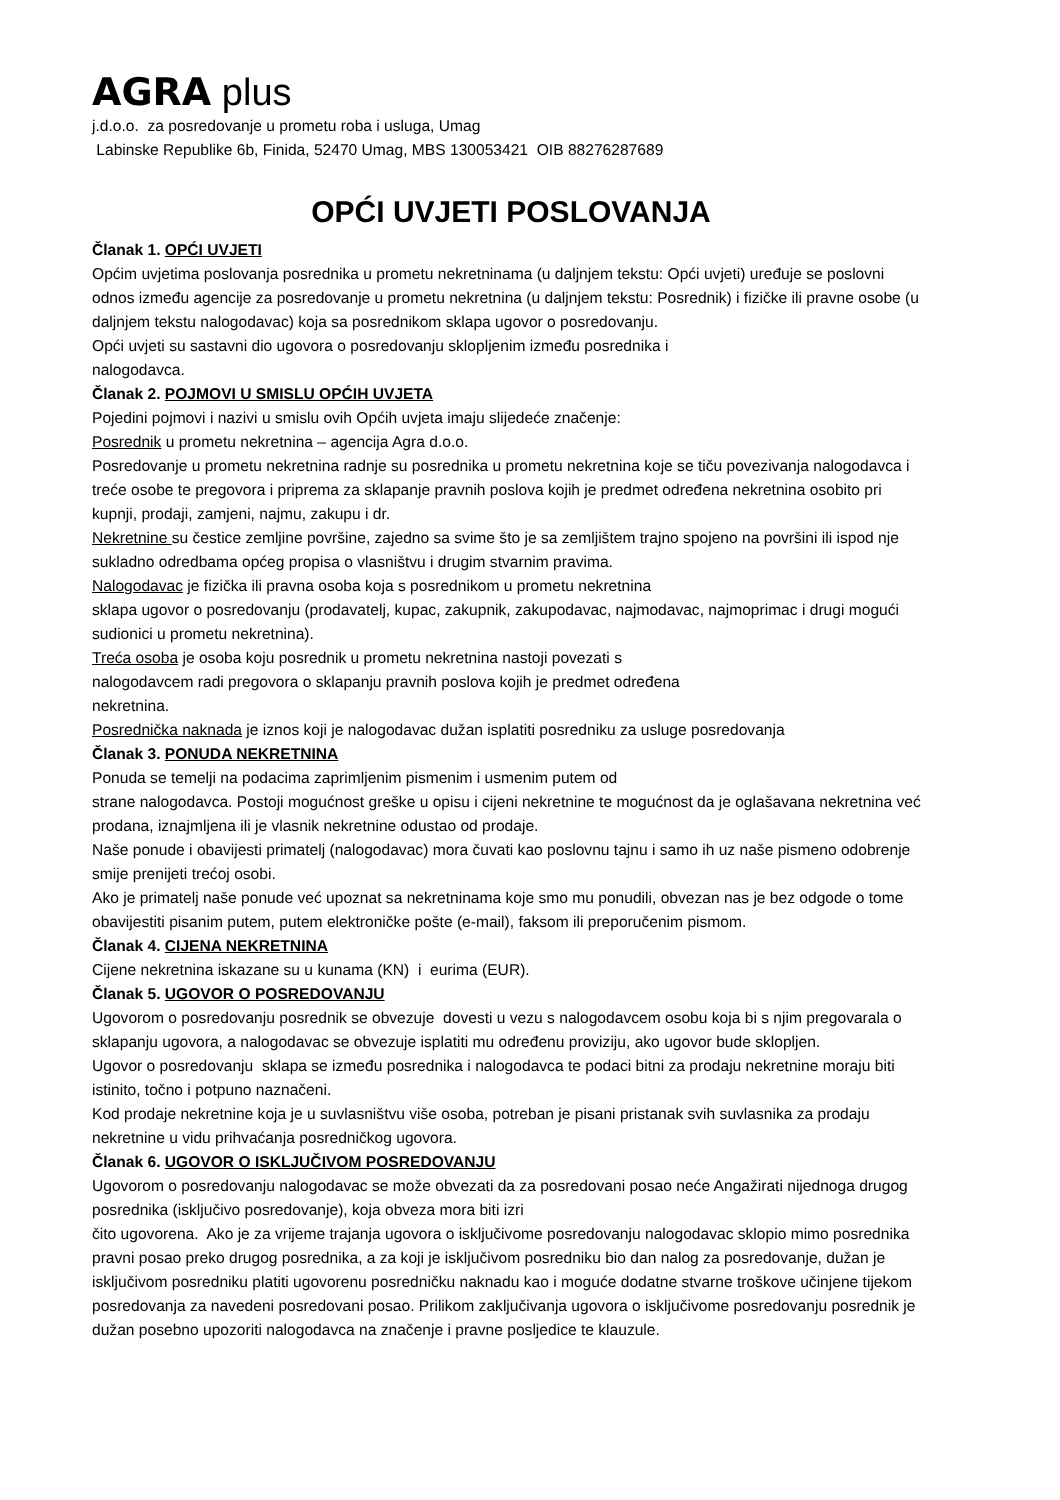AGRA plus
j.d.o.o. za posredovanje u prometu roba i usluga, Umag
Labinske Republike 6b, Finida, 52470 Umag, MBS 130053421 OIB 88276287689
OPĆI UVJETI POSLOVANJA
Članak 1. OPĆI UVJETI
Općim uvjetima poslovanja posrednika u prometu nekretninama (u daljnjem tekstu: Opći uvjeti) uređuje se poslovni odnos između agencije za posredovanje u prometu nekretnina (u daljnjem tekstu: Posrednik) i fizičke ili pravne osobe (u daljnjem tekstu nalogodavac) koja sa posrednikom sklapa ugovor o posredovanju.
Opći uvjeti su sastavni dio ugovora o posredovanju sklopljenim između posrednika i
nalogodavca.
Članak 2. POJMOVI U SMISLU OPĆIH UVJETA
Pojedini pojmovi i nazivi u smislu ovih Općih uvjeta imaju slijedeće značenje:
Posrednik u prometu nekretnina – agencija Agra d.o.o.
Posredovanje u prometu nekretnina radnje su posrednika u prometu nekretnina koje se tiču povezivanja nalogodavca i treće osobe te pregovora i priprema za sklapanje pravnih poslova kojih je predmet određena nekretnina osobito pri kupnji, prodaji, zamjeni, najmu, zakupu i dr.
Nekretnine su čestice zemljine površine, zajedno sa svime što je sa zemljištem trajno spojeno na površini ili ispod nje sukladno odredbama općeg propisa o vlasništvu i drugim stvarnim pravima.
Nalogodavac je fizička ili pravna osoba koja s posrednikom u prometu nekretnina
sklapa ugovor o posredovanju (prodavatelj, kupac, zakupnik, zakupodavac, najmodavac, najmoprimac i drugi mogući sudionici u prometu nekretnina).
Treća osoba je osoba koju posrednik u prometu nekretnina nastoji povezati s
nalogodavcem radi pregovora o sklapanju pravnih poslova kojih je predmet određena
nekretnina.
Posrednička naknada je iznos koji je nalogodavac dužan isplatiti posredniku za usluge posredovanja
Članak 3. PONUDA NEKRETNINA
Ponuda se temelji na podacima zaprimljenim pismenim i usmenim putem od
strane nalogodavca. Postoji mogućnost greške u opisu i cijeni nekretnine te mogućnost da je oglašavana nekretnina već prodana, iznajmljena ili je vlasnik nekretnine odustao od prodaje.
Naše ponude i obavijesti primatelj (nalogodavac) mora čuvati kao poslovnu tajnu i samo ih uz naše pismeno odobrenje smije prenijeti trećoj osobi.
Ako je primatelj naše ponude već upoznat sa nekretninama koje smo mu ponudili, obvezan nas je bez odgode o tome obavijestiti pisanim putem, putem elektroničke pošte (e-mail), faksom ili preporučenim pismom.
Članak 4. CIJENA NEKRETNINA
Cijene nekretnina iskazane su u kunama (KN) i eurima (EUR).
Članak 5. UGOVOR O POSREDOVANJU
Ugovorom o posredovanju posrednik se obvezuje dovesti u vezu s nalogodavcem osobu koja bi s njim pregovarala o sklapanju ugovora, a nalogodavac se obvezuje isplatiti mu određenu proviziju, ako ugovor bude sklopljen.
Ugovor o posredovanju sklapa se između posrednika i nalogodavca te podaci bitni za prodaju nekretnine moraju biti istinito, točno i potpuno naznačeni.
Kod prodaje nekretnine koja je u suvlasništvu više osoba, potreban je pisani pristanak svih suvlasnika za prodaju nekretnine u vidu prihvaćanja posredničkog ugovora.
Članak 6. UGOVOR O ISKLJUČIVOM POSREDOVANJU
Ugovorom o posredovanju nalogodavac se može obvezati da za posredovani posao neće Angažirati nijednoga drugog posrednika (isključivo posredovanje), koja obveza mora biti izri
čito ugovorena. Ako je za vrijeme trajanja ugovora o isključivome posredovanju nalogodavac sklopio mimo posrednika pravni posao preko drugog posrednika, a za koji je isključivom posredniku bio dan nalog za posredovanje, dužan je isključivom posredniku platiti ugovorenu posredničku naknadu kao i moguće dodatne stvarne troškove učinjene tijekom posredovanja za navedeni posredovani posao. Prilikom zaključivanja ugovora o isključivome posredovanju posrednik je dužan posebno upozoriti nalogodavca na značenje i pravne posljedice te klauzule.